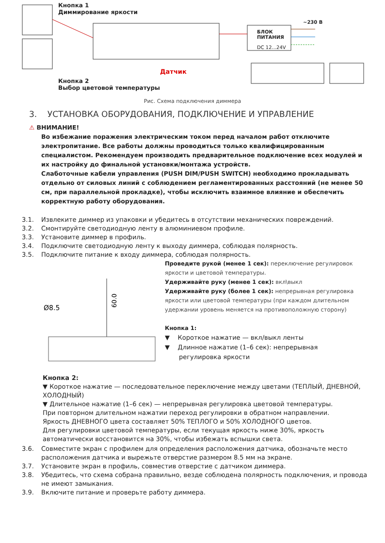Кнопка 1
Диммирование яркости
Кнопка 2
Выбор цветовой температуры
Датчик
БЛОК
ПИТАНИЯ
DC 12...24V
~230 В
Рис. Схема подключения диммера
3. УСТАНОВКА ОБОРУДОВАНИЯ, ПОДКЛЮЧЕНИЕ И УПРАВЛЕНИЕ
⚠ ВНИМАНИЕ!
Во избежание поражения электрическим током перед началом работ отключите электропитание. Все работы должны проводиться только квалифицированным специалистом. Рекомендуем производить предварительное подключение всех модулей и их настройку до финальной установки/монтажа устройств.
Слаботочные кабели управления (PUSH DIM/PUSH SWITCH) необходимо прокладывать отдельно от силовых линий с соблюдением регламентированных расстояний (не менее 50 см, при параллельной прокладке), чтобы исключить взаимное влияние и обеспечить корректную работу оборудования.
3.1. Извлеките диммер из упаковки и убедитесь в отсутствии механических повреждений.
3.2. Смонтируйте светодиодную ленту в алюминиевом профиле.
3.3. Установите диммер в профиль.
3.4. Подключите светодиодную ленту к выходу диммера, соблюдая полярность.
3.5. Подключите питание к входу диммера, соблюдая полярность.
Ø8.5
60.0
Проведите рукой (менее 1 сек): переключение регулировок яркости и цветовой температуры.
Удерживайте руку (менее 1 сек): вкл\выкл
Удерживайте руку (более 1 сек): непрерывная регулировка яркости или цветовой температуры (при каждом длительном удержании уровень меняется на противоположную сторону)
Кнопка 1:
▼ Короткое нажатие — вкл/выкл ленты
▼ Длинное нажатие (1–6 сек): непрерывная
регулировка яркости
Кнопка 2:
▼ Короткое нажатие — последовательное переключение между цветами (ТЕПЛЫЙ, ДНЕВНОЙ, ХОЛОДНЫЙ)
▼ Длительное нажатие (1–6 сек) — непрерывная регулировка цветовой температуры.
При повторном длительном нажатии переход регулировки в обратном направлении.
Яркость ДНЕВНОГО цвета составляет 50% ТЕПЛОГО и 50% ХОЛОДНОГО цветов.
Для регулировки цветовой температуры, если текущая яркость ниже 30%, яркость автоматически восстановится на 30%, чтобы избежать вспышки света.
3.6. Совместите экран с профилем для определения расположения датчика, обозначьте место
расположения датчика и вырежьте отверстие размером 8.5 мм на экране.
3.7. Установите экран в профиль, совместив отверстие с датчиком диммера.
3.8. Убедитесь, что схема собрана правильно, везде соблюдена полярность подключения, и провода
не имеют замыкания.
3.9. Включите питание и проверьте работу диммера.